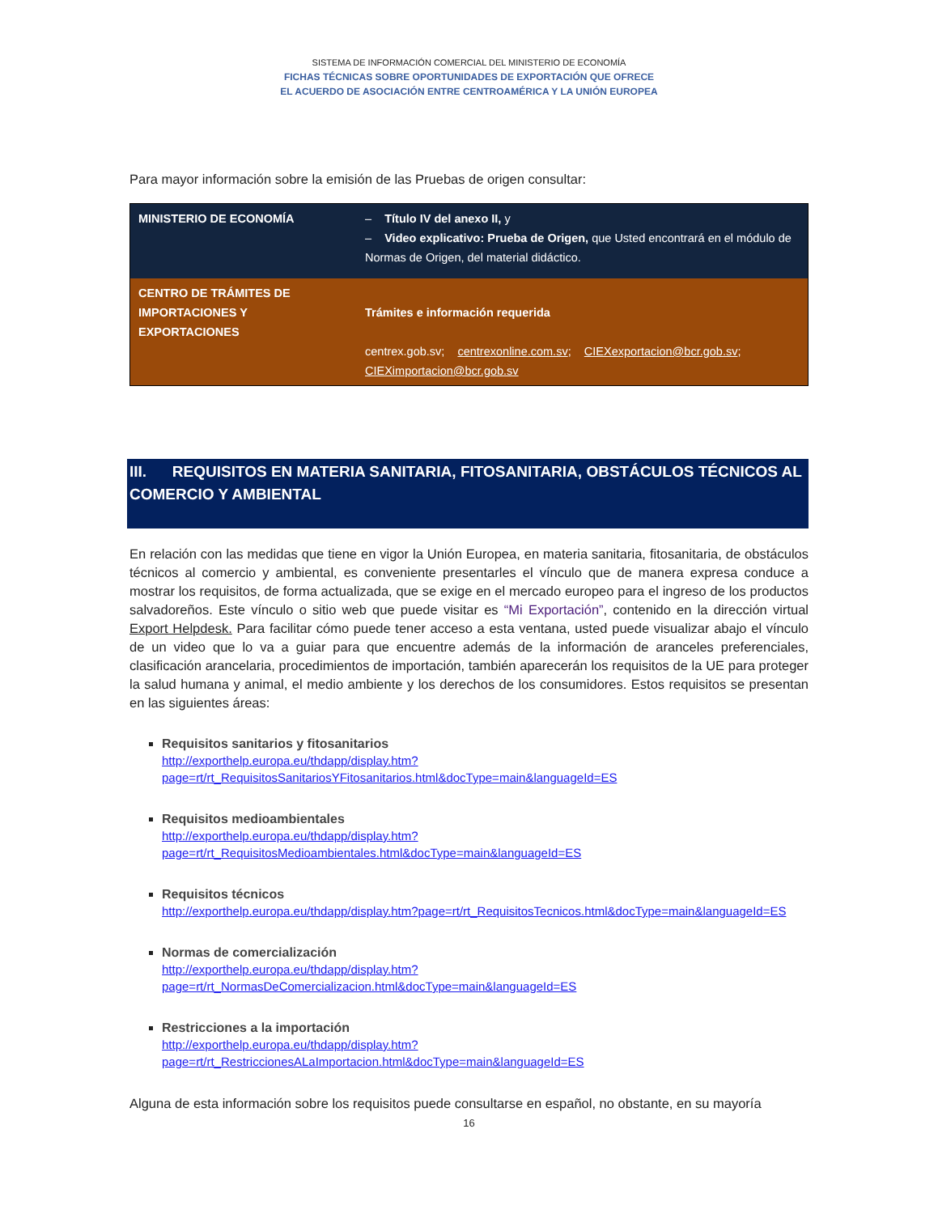SISTEMA DE INFORMACIÓN COMERCIAL DEL MINISTERIO DE ECONOMÍA
FICHAS TÉCNICAS SOBRE OPORTUNIDADES DE EXPORTACIÓN QUE OFRECE
EL ACUERDO DE ASOCIACIÓN ENTRE CENTROAMÉRICA Y LA UNIÓN EUROPEA
Para mayor información sobre la emisión de las Pruebas de origen consultar:
| MINISTERIO DE ECONOMÍA | – Título IV del anexo II, y – Video explicativo: Prueba de Origen, que Usted encontrará en el módulo de Normas de Origen, del material didáctico. |
| CENTRO DE TRÁMITES DE IMPORTACIONES Y EXPORTACIONES | Trámites e información requerida centrex.gob.sv; centrexonline.com.sv ; CIEXexportacion@bcr.gob.sv ; CIEXimportacion@bcr.gob.sv |
III. REQUISITOS EN MATERIA SANITARIA, FITOSANITARIA, OBSTÁCULOS TÉCNICOS AL COMERCIO Y AMBIENTAL
En relación con las medidas que tiene en vigor la Unión Europea, en materia sanitaria, fitosanitaria, de obstáculos técnicos al comercio y ambiental, es conveniente presentarles el vínculo que de manera expresa conduce a mostrar los requisitos, de forma actualizada, que se exige en el mercado europeo para el ingreso de los productos salvadoreños. Este vínculo o sitio web que puede visitar es “Mi Exportación”, contenido en la dirección virtual Export Helpdesk. Para facilitar cómo puede tener acceso a esta ventana, usted puede visualizar abajo el vínculo de un video que lo va a guiar para que encuentre además de la información de aranceles preferenciales, clasificación arancelaria, procedimientos de importación, también aparecerán los requisitos de la UE para proteger la salud humana y animal, el medio ambiente y los derechos de los consumidores. Estos requisitos se presentan en las siguientes áreas:
Requisitos sanitarios y fitosanitarios
http://exporthelp.europa.eu/thdapp/display.htm?page=rt/rt_RequisitosSanitariosYFitosanitarios.html&docType=main&languageId=ES
Requisitos medioambientales
http://exporthelp.europa.eu/thdapp/display.htm?page=rt/rt_RequisitosMedioambientales.html&docType=main&languageId=ES
Requisitos técnicos
http://exporthelp.europa.eu/thdapp/display.htm?page=rt/rt_RequisitosTecnicos.html&docType=main&languageId=ES
Normas de comercialización
http://exporthelp.europa.eu/thdapp/display.htm?page=rt/rt_NormasDeComercializacion.html&docType=main&languageId=ES
Restricciones a la importación
http://exporthelp.europa.eu/thdapp/display.htm?page=rt/rt_RestriccionesALaImportacion.html&docType=main&languageId=ES
Alguna de esta información sobre los requisitos puede consultarse en español, no obstante, en su mayoría
16